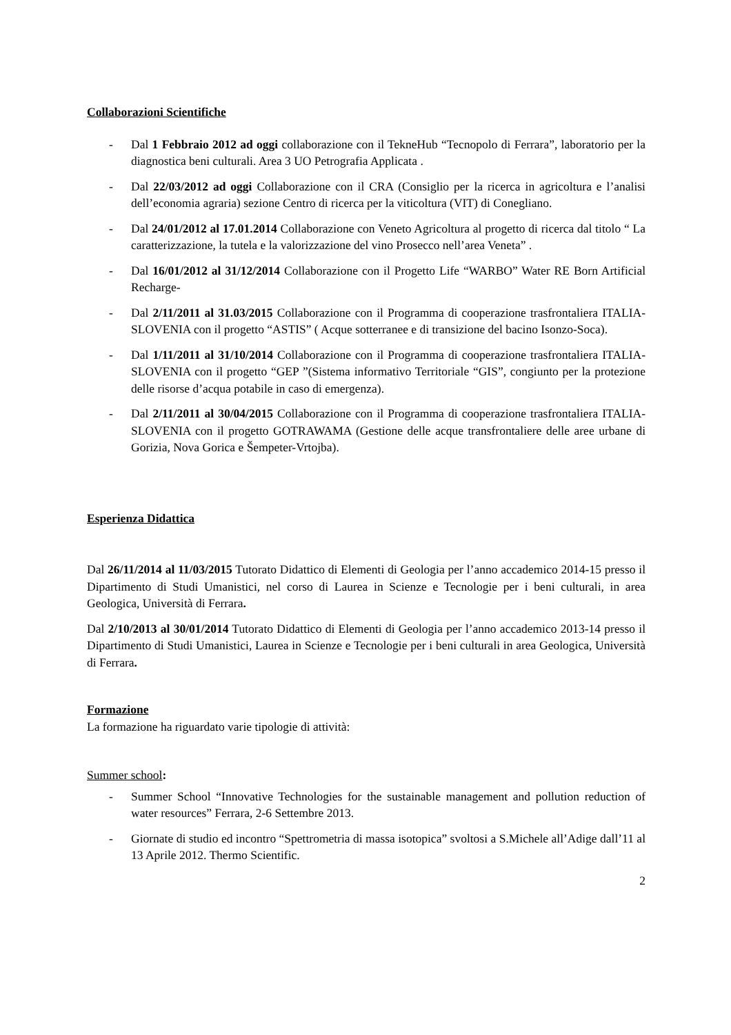Collaborazioni Scientifiche
- Dal 1 Febbraio 2012 ad oggi collaborazione con il TekneHub “Tecnopolo di Ferrara”, laboratorio per la diagnostica beni culturali. Area 3 UO Petrografia Applicata .
- Dal 22/03/2012 ad oggi Collaborazione con il CRA (Consiglio per la ricerca in agricoltura e l’analisi dell’economia agraria) sezione Centro di ricerca per la viticoltura (VIT) di Conegliano.
- Dal 24/01/2012 al 17.01.2014 Collaborazione con Veneto Agricoltura al progetto di ricerca dal titolo “ La caratterizzazione, la tutela e la valorizzazione del vino Prosecco nell’area Veneta” .
- Dal 16/01/2012 al 31/12/2014 Collaborazione con il Progetto Life “WARBO” Water RE Born Artificial Recharge-
- Dal 2/11/2011 al 31.03/2015 Collaborazione con il Programma di cooperazione trasfrontaliera ITALIA-SLOVENIA con il progetto “ASTIS” ( Acque sotterranee e di transizione del bacino Isonzo-Soca).
- Dal 1/11/2011 al 31/10/2014 Collaborazione con il Programma di cooperazione trasfrontaliera ITALIA-SLOVENIA con il progetto “GEP ”(Sistema informativo Territoriale “GIS”, congiunto per la protezione delle risorse d’acqua potabile in caso di emergenza).
- Dal 2/11/2011 al 30/04/2015 Collaborazione con il Programma di cooperazione trasfrontaliera ITALIA-SLOVENIA con il progetto GOTRAWAMA (Gestione delle acque transfrontaliere delle aree urbane di Gorizia, Nova Gorica e Šempeter-Vrtojba).
Esperienza Didattica
Dal 26/11/2014 al 11/03/2015 Tutorato Didattico di Elementi di Geologia per l’anno accademico 2014-15 presso il Dipartimento di Studi Umanistici, nel corso di Laurea in Scienze e Tecnologie per i beni culturali, in area Geologica, Università di Ferrara.
Dal 2/10/2013 al 30/01/2014 Tutorato Didattico di Elementi di Geologia per l’anno accademico 2013-14 presso il Dipartimento di Studi Umanistici, Laurea in Scienze e Tecnologie per i beni culturali in area Geologica, Università di Ferrara.
Formazione
La formazione ha riguardato varie tipologie di attività:
Summer school:
- Summer School “Innovative Technologies for the sustainable management and pollution reduction of water resources” Ferrara, 2-6 Settembre 2013.
- Giornate di studio ed incontro “Spettrometria di massa isotopica” svoltosi a S.Michele all’Adige dall’11 al 13 Aprile 2012. Thermo Scientific.
2